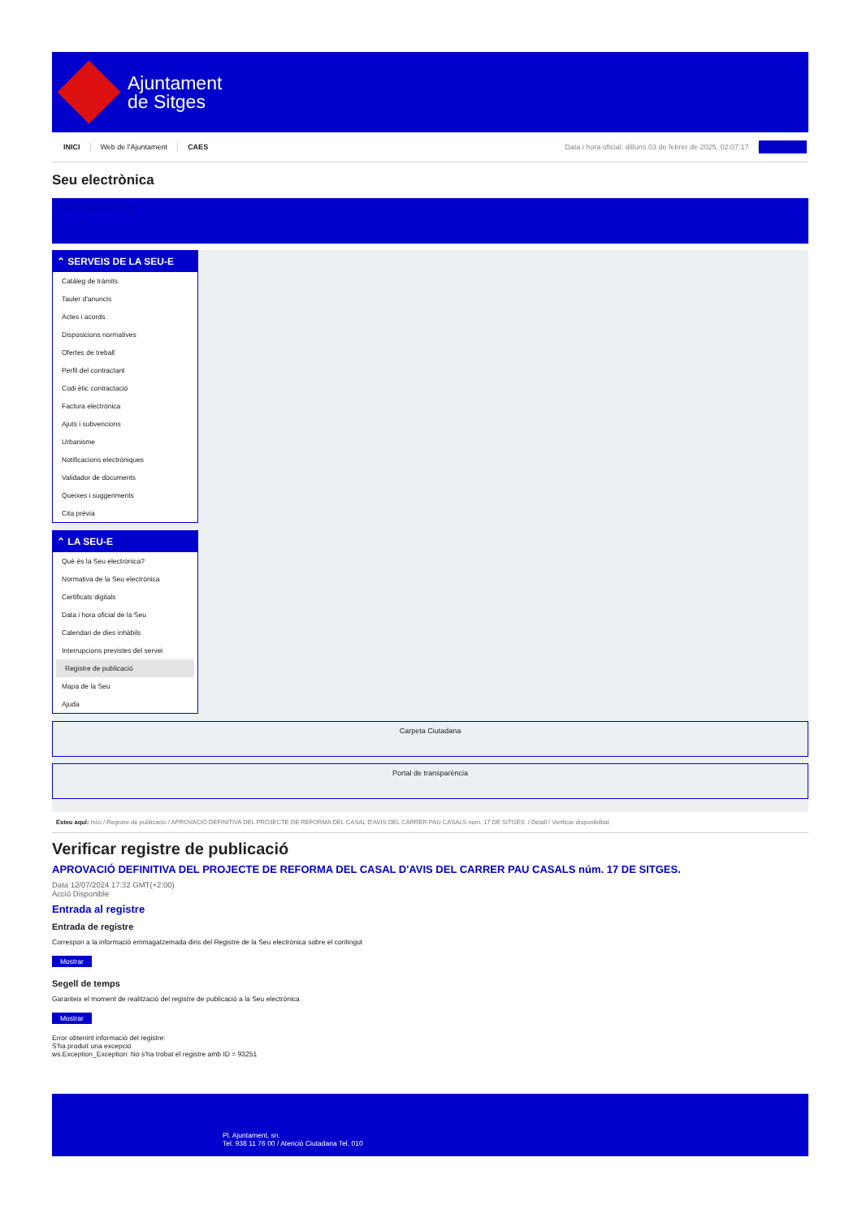Ajuntament
de Sitges
INICI Web de l'Ajuntament CAES Data i hora oficial: dilluns 03 de febrer de 2025, 02:07:17 Directorio
Seu electrònica
Obtenir còpia autèntica
⌃ SERVEIS DE LA SEU-E
Catàleg de tràmits
Tauler d'anuncis
Actes i acords
Disposicions normatives
Ofertes de treball
Perfil del contractant
Codi ètic contractació
Factura electrònica
Ajuts i subvencions
Urbanisme
Notificacions electròniques
Validador de documents
Queixes i suggeriments
Cita prèvia
⌃ LA SEU-E
Què és la Seu electrònica?
Normativa de la Seu electrònica
Certificats digitals
Data i hora oficial de la Seu
Calendari de dies inhàbils
Interrupcions previstes del servei
Registre de publicació
Mapa de la Seu
Ajuda
Carpeta Ciutadana
Portal de transparència
Esteu aquí: Inici / Registre de publicació / APROVACIÓ DEFINITIVA DEL PROJECTE DE REFORMA DEL CASAL D'AVIS DEL CARRER PAU CASALS núm. 17 DE SITGES. / Detall / Verificar disponibilitat
Verificar registre de publicació
APROVACIÓ DEFINITIVA DEL PROJECTE DE REFORMA DEL CASAL D'AVIS DEL CARRER PAU CASALS núm. 17 DE SITGES.
Data 12/07/2024 17:32 GMT(+2:00)
Acció Disponible
Entrada al registre
Entrada de registre
Correspon a la informació emmagatzemada dins del Registre de la Seu electrònica sobre el contingut
Mostrar
Segell de temps
Garanteix el moment de realització del registre de publicació a la Seu electrònica
Mostrar
Error obtenint informació del registre:
S'ha produit una excepció
ws.Exception_Exception: No s'ha trobat el registre amb ID = 93251
Pl. Ajuntament, sn.
Tel. 938 11 76 00 / Atenció Ciutadana Tel. 010